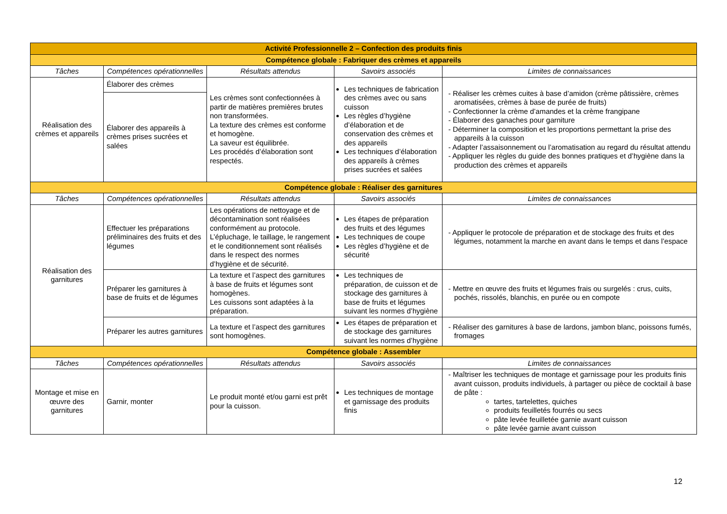| Activité Professionnelle 2 – Confection des produits finis | | | | |
| Compétence globale : Fabriquer des crèmes et appareils | | | | |
| Tâches | Compétences opérationnelles | Résultats attendus | Savoirs associés | Limites de connaissances |
| Réalisation des crèmes et appareils | Élaborer des crèmes | Les crèmes sont confectionnées à partir de matières premières brutes non transformées. La texture des crèmes est conforme et homogène. La saveur est équilibrée. Les procédés d’élaboration sont respectés. | Les techniques de fabrication des crèmes avec ou sans cuisson Les règles d’hygiène d’élaboration et de conservation des crèmes et des appareils Les techniques d’élaboration des appareils à crèmes prises sucrées et salées | - Réaliser les crèmes cuites à base d’amidon (crème pâtissière, crèmes aromatisées, crèmes à base de purée de fruits) - Confectionner la crème d’amandes et la crème frangipane - Élaborer des ganaches pour garniture - Déterminer la composition et les proportions permettant la prise des appareils à la cuisson - Adapter l’assaisonnement ou l’aromatisation au regard du résultat attendu - Appliquer les règles du guide des bonnes pratiques et d’hygiène dans la production des crèmes et appareils |
| | Élaborer des appareils à crèmes prises sucrées et salées | | | |
| Compétence globale : Réaliser des garnitures | | | | |
| Tâches | Compétences opérationnelles | Résultats attendus | Savoirs associés | Limites de connaissances |
| Réalisation des garnitures | Effectuer les préparations préliminaires des fruits et des légumes | Les opérations de nettoyage et de décontamination sont réalisées conformément au protocole. L’épluchage, le taillage, le rangement et le conditionnement sont réalisés dans le respect des normes d’hygiène et de sécurité. | Les étapes de préparation des fruits et des légumes Les techniques de coupe Les règles d’hygiène et de sécurité | - Appliquer le protocole de préparation et de stockage des fruits et des légumes, notamment la marche en avant dans le temps et dans l’espace |
| | Préparer les garnitures à base de fruits et de légumes | La texture et l’aspect des garnitures à base de fruits et légumes sont homogènes. Les cuissons sont adaptées à la préparation. | Les techniques de préparation, de cuisson et de stockage des garnitures à base de fruits et légumes suivant les normes d’hygiène | - Mettre en œuvre des fruits et légumes frais ou surgelés : crus, cuits, pochés, rissolés, blanchis, en purée ou en compote |
| | Préparer les autres garnitures | La texture et l’aspect des garnitures sont homogènes. | Les étapes de préparation et de stockage des garnitures suivant les normes d’hygiène | - Réaliser des garnitures à base de lardons, jambon blanc, poissons fumés, fromages |
| Compétence globale : Assembler | | | | |
| Tâches | Compétences opérationnelles | Résultats attendus | Savoirs associés | Limites de connaissances |
| Montage et mise en œuvre des garnitures | Garnir, monter | Le produit monté et/ou garni est prêt pour la cuisson. | Les techniques de montage et garnissage des produits finis | - Maîtriser les techniques de montage et garnissage pour les produits finis avant cuisson, produits individuels, à partager ou pièce de cocktail à base de pâte : tartes, tartelettes, quiches produits feuilletés fourrés ou secs pâte levée feuilletée garnie avant cuisson pâte levée garnie avant cuisson |
12